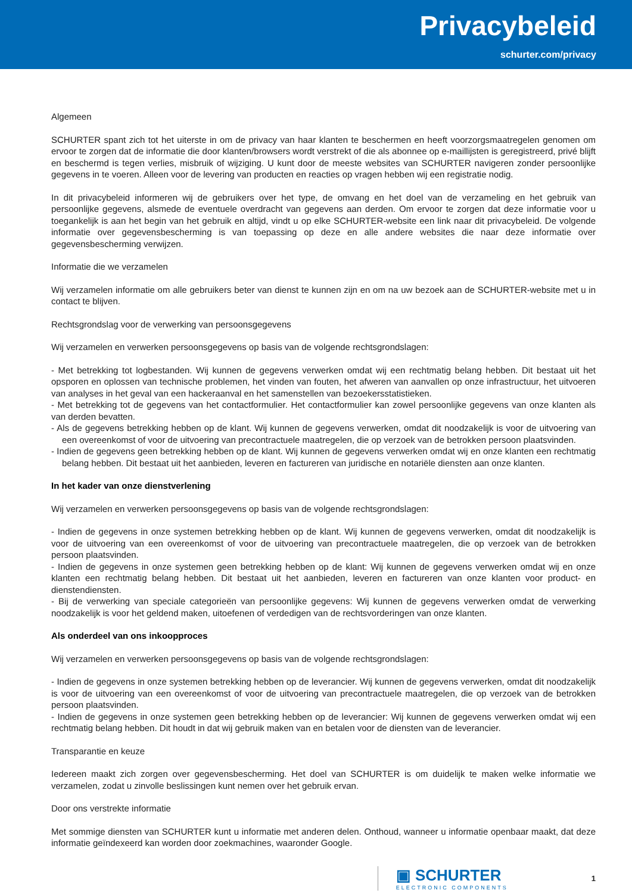Privacybeleid
schurter.com/privacy
Algemeen
SCHURTER spant zich tot het uiterste in om de privacy van haar klanten te beschermen en heeft voorzorgsmaatregelen genomen om ervoor te zorgen dat de informatie die door klanten/browsers wordt verstrekt of die als abonnee op e-maillijsten is geregistreerd, privé blijft en beschermd is tegen verlies, misbruik of wijziging. U kunt door de meeste websites van SCHURTER navigeren zonder persoonlijke gegevens in te voeren. Alleen voor de levering van producten en reacties op vragen hebben wij een registratie nodig.
In dit privacybeleid informeren wij de gebruikers over het type, de omvang en het doel van de verzameling en het gebruik van persoonlijke gegevens, alsmede de eventuele overdracht van gegevens aan derden. Om ervoor te zorgen dat deze informatie voor u toegankelijk is aan het begin van het gebruik en altijd, vindt u op elke SCHURTER-website een link naar dit privacybeleid. De volgende informatie over gegevensbescherming is van toepassing op deze en alle andere websites die naar deze informatie over gegevensbescherming verwijzen.
Informatie die we verzamelen
Wij verzamelen informatie om alle gebruikers beter van dienst te kunnen zijn en om na uw bezoek aan de SCHURTER-website met u in contact te blijven.
Rechtsgrondslag voor de verwerking van persoonsgegevens
Wij verzamelen en verwerken persoonsgegevens op basis van de volgende rechtsgrondslagen:
- Met betrekking tot logbestanden. Wij kunnen de gegevens verwerken omdat wij een rechtmatig belang hebben. Dit bestaat uit het opsporen en oplossen van technische problemen, het vinden van fouten, het afweren van aanvallen op onze infrastructuur, het uitvoeren van analyses in het geval van een hackeraanval en het samenstellen van bezoekersstatistieken.
- Met betrekking tot de gegevens van het contactformulier. Het contactformulier kan zowel persoonlijke gegevens van onze klanten als van derden bevatten.
- Als de gegevens betrekking hebben op de klant. Wij kunnen de gegevens verwerken, omdat dit noodzakelijk is voor de uitvoering van een overeenkomst of voor de uitvoering van precontractuele maatregelen, die op verzoek van de betrokken persoon plaatsvinden.
- Indien de gegevens geen betrekking hebben op de klant. Wij kunnen de gegevens verwerken omdat wij en onze klanten een rechtmatig belang hebben. Dit bestaat uit het aanbieden, leveren en factureren van juridische en notariële diensten aan onze klanten.
In het kader van onze dienstverlening
Wij verzamelen en verwerken persoonsgegevens op basis van de volgende rechtsgrondslagen:
- Indien de gegevens in onze systemen betrekking hebben op de klant. Wij kunnen de gegevens verwerken, omdat dit noodzakelijk is voor de uitvoering van een overeenkomst of voor de uitvoering van precontractuele maatregelen, die op verzoek van de betrokken persoon plaatsvinden.
- Indien de gegevens in onze systemen geen betrekking hebben op de klant: Wij kunnen de gegevens verwerken omdat wij en onze klanten een rechtmatig belang hebben. Dit bestaat uit het aanbieden, leveren en factureren van onze klanten voor product- en dienstendiensten.
- Bij de verwerking van speciale categorieën van persoonlijke gegevens: Wij kunnen de gegevens verwerken omdat de verwerking noodzakelijk is voor het geldend maken, uitoefenen of verdedigen van de rechtsvorderingen van onze klanten.
Als onderdeel van ons inkoopproces
Wij verzamelen en verwerken persoonsgegevens op basis van de volgende rechtsgrondslagen:
- Indien de gegevens in onze systemen betrekking hebben op de leverancier. Wij kunnen de gegevens verwerken, omdat dit noodzakelijk is voor de uitvoering van een overeenkomst of voor de uitvoering van precontractuele maatregelen, die op verzoek van de betrokken persoon plaatsvinden.
- Indien de gegevens in onze systemen geen betrekking hebben op de leverancier: Wij kunnen de gegevens verwerken omdat wij een rechtmatig belang hebben. Dit houdt in dat wij gebruik maken van en betalen voor de diensten van de leverancier.
Transparantie en keuze
Iedereen maakt zich zorgen over gegevensbescherming. Het doel van SCHURTER is om duidelijk te maken welke informatie we verzamelen, zodat u zinvolle beslissingen kunt nemen over het gebruik ervan.
Door ons verstrekte informatie
Met sommige diensten van SCHURTER kunt u informatie met anderen delen. Onthoud, wanneer u informatie openbaar maakt, dat deze informatie geïndexeerd kan worden door zoekmachines, waaronder Google.
▣ SCHURTER
ELECTRONIC COMPONENTS
1